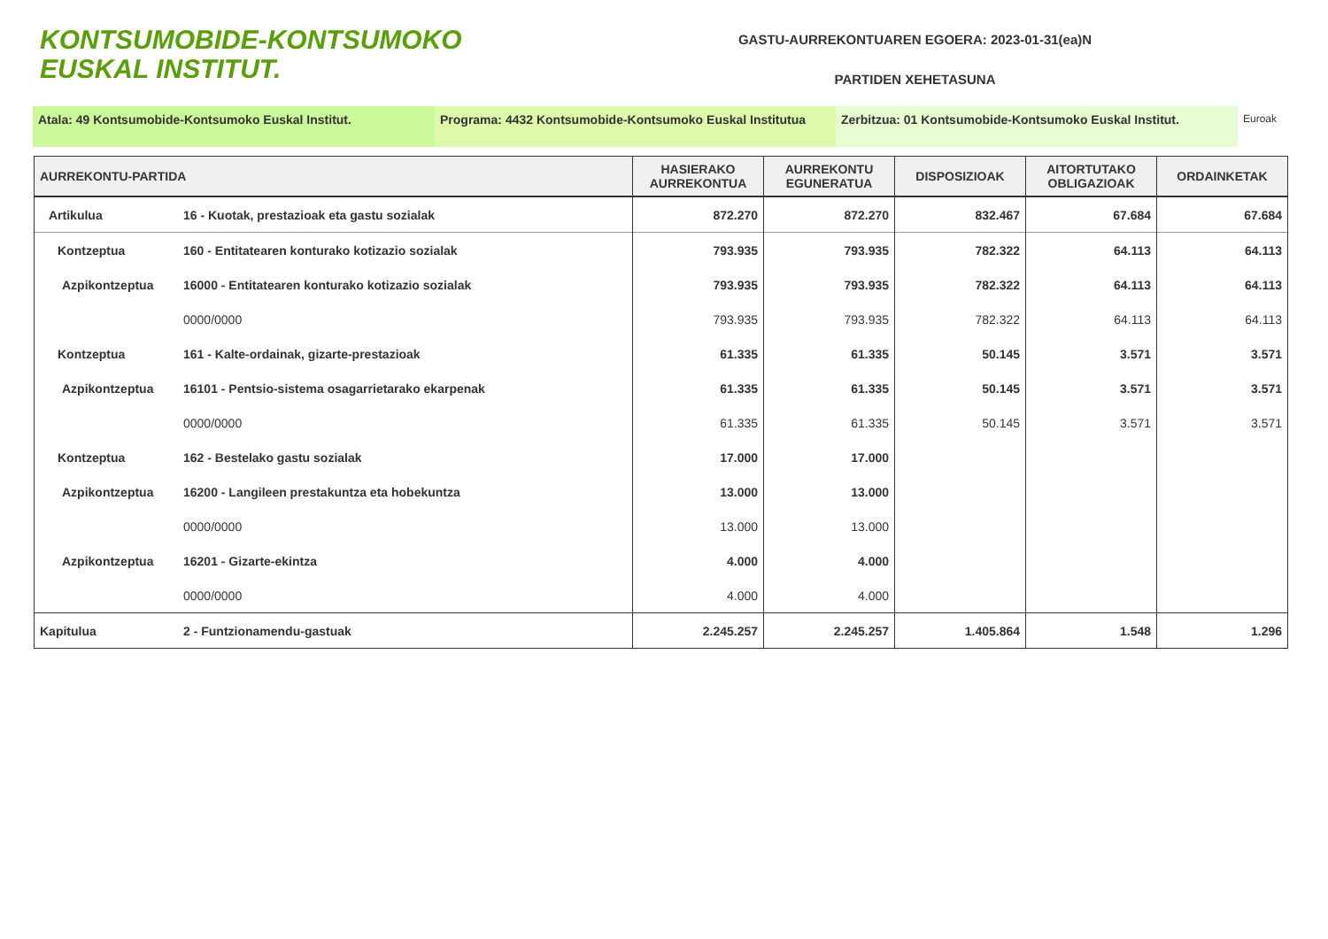KONTSUMOBIDE-KONTSUMOKO
EUSKAL INSTITUT.
GASTU-AURREKONTUAREN EGOERA: 2023-01-31(ea)N
PARTIDEN XEHETASUNA
Atala: 49 Kontsumobide-Kontsumoko Euskal Institut. Programa: 4432 Kontsumobide-Kontsumoko Euskal Institutua
Zerbitzua: 01 Kontsumobide-Kontsumoko Euskal Institut.
Euroak
| AURREKONTU-PARTIDA | | HASIERAKO AURREKONTUA | AURREKONTU EGUNERATUA | DISPOSIZIOAK | AITORTUTAKO OBLIGAZIOAK | ORDAINKETAK |
| --- | --- | --- | --- | --- | --- | --- |
| Artikulua | 16 - Kuotak, prestazioak eta gastu sozialak | 872.270 | 872.270 | 832.467 | 67.684 | 67.684 |
| Kontzeptua | 160 - Entitatearen konturako kotizazio sozialak | 793.935 | 793.935 | 782.322 | 64.113 | 64.113 |
| Azpikontzeptua | 16000 - Entitatearen konturako kotizazio sozialak | 793.935 | 793.935 | 782.322 | 64.113 | 64.113 |
| | 0000/0000 | 793.935 | 793.935 | 782.322 | 64.113 | 64.113 |
| Kontzeptua | 161 - Kalte-ordainak, gizarte-prestazioak | 61.335 | 61.335 | 50.145 | 3.571 | 3.571 |
| Azpikontzeptua | 16101 - Pentsio-sistema osagarrietarako ekarpenak | 61.335 | 61.335 | 50.145 | 3.571 | 3.571 |
| | 0000/0000 | 61.335 | 61.335 | 50.145 | 3.571 | 3.571 |
| Kontzeptua | 162 - Bestelako gastu sozialak | 17.000 | 17.000 | | | |
| Azpikontzeptua | 16200 - Langileen prestakuntza eta hobekuntza | 13.000 | 13.000 | | | |
| | 0000/0000 | 13.000 | 13.000 | | | |
| Azpikontzeptua | 16201 - Gizarte-ekintza | 4.000 | 4.000 | | | |
| | 0000/0000 | 4.000 | 4.000 | | | |
| Kapitulua | 2 - Funtzionamendu-gastuak | 2.245.257 | 2.245.257 | 1.405.864 | 1.548 | 1.296 |